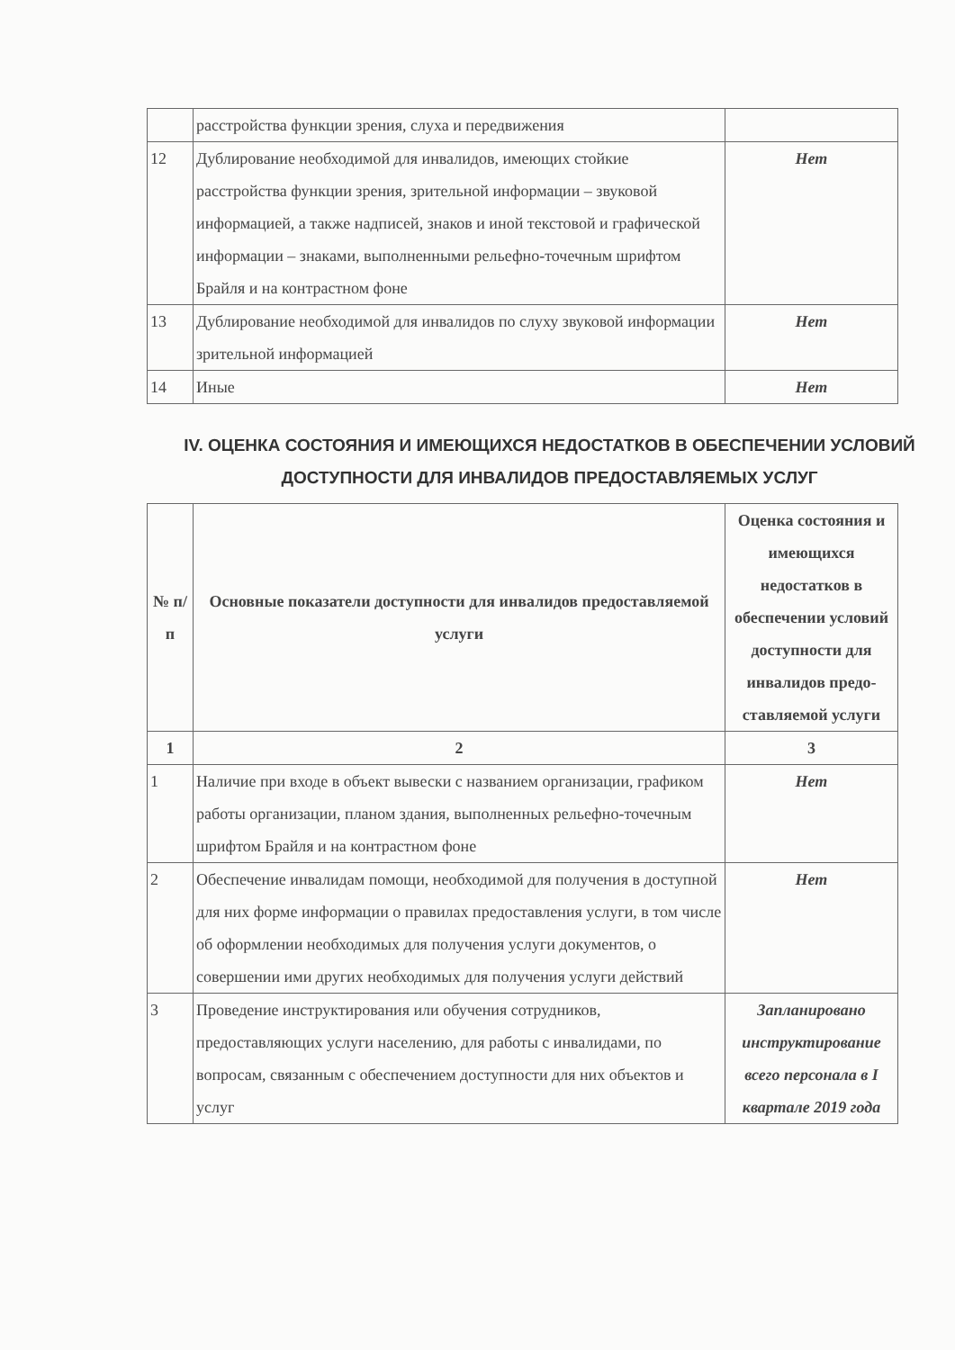| | расстройства функции зрения, слуха и передвижения | |
| 12 | Дублирование необходимой для инвалидов, имеющих стойкие расстройства функции зрения, зрительной информации – звуковой информацией, а также надписей, знаков и иной текстовой и графической информации – знаками, выполненными рельефно-точечным шрифтом Брайля и на контрастном фоне | Нет |
| 13 | Дублирование необходимой для инвалидов по слуху звуковой информации зрительной информацией | Нет |
| 14 | Иные | Нет |
IV. ОЦЕНКА СОСТОЯНИЯ И ИМЕЮЩИХСЯ НЕДОСТАТКОВ В ОБЕСПЕЧЕНИИ УСЛОВИЙ ДОСТУПНОСТИ ДЛЯ ИНВАЛИДОВ ПРЕДОСТАВЛЯЕМЫХ УСЛУГ
| № п/п | Основные показатели доступности для инвалидов предоставляемой услуги | Оценка состояния и имеющихся недостатков в обеспечении условий доступности для инвалидов предо-ставляемой услуги |
| --- | --- | --- |
| 1 | 2 | 3 |
| 1 | Наличие при входе в объект вывески с названием организации, графиком работы организации, планом здания, выполненных рельефно-точечным шрифтом Брайля и на контрастном фоне | Нет |
| 2 | Обеспечение инвалидам помощи, необходимой для получения в доступной для них форме информации о правилах предоставления услуги, в том числе об оформлении необходимых для получения услуги документов, о совершении ими других необходимых для получения услуги действий | Нет |
| 3 | Проведение инструктирования или обучения сотрудников, предоставляющих услуги населению, для работы с инвалидами, по вопросам, связанным с обеспечением доступности для них объектов и услуг | Запланировано инструктирование всего персонала в I квартале 2019 года |